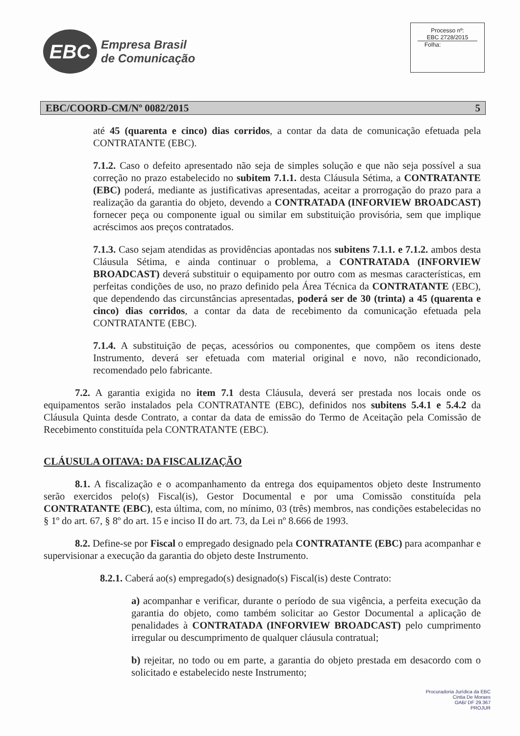EBC
Empresa Brasil
de Comunicação
Processo nº:
EBC 2728/2015
Folha:
EBC/COORD-CM/Nº 0082/2015 5
até 45 (quarenta e cinco) dias corridos, a contar da data de comunicação efetuada pela CONTRATANTE (EBC).
7.1.2. Caso o defeito apresentado não seja de simples solução e que não seja possível a sua correção no prazo estabelecido no subitem 7.1.1. desta Cláusula Sétima, a CONTRATANTE (EBC) poderá, mediante as justificativas apresentadas, aceitar a prorrogação do prazo para a realização da garantia do objeto, devendo a CONTRATADA (INFORVIEW BROADCAST) fornecer peça ou componente igual ou similar em substituição provisória, sem que implique acréscimos aos preços contratados.
7.1.3. Caso sejam atendidas as providências apontadas nos subitens 7.1.1. e 7.1.2. ambos desta Cláusula Sétima, e ainda continuar o problema, a CONTRATADA (INFORVIEW BROADCAST) deverá substituir o equipamento por outro com as mesmas características, em perfeitas condições de uso, no prazo definido pela Área Técnica da CONTRATANTE (EBC), que dependendo das circunstâncias apresentadas, poderá ser de 30 (trinta) a 45 (quarenta e cinco) dias corridos, a contar da data de recebimento da comunicação efetuada pela CONTRATANTE (EBC).
7.1.4. A substituição de peças, acessórios ou componentes, que compõem os itens deste Instrumento, deverá ser efetuada com material original e novo, não recondicionado, recomendado pelo fabricante.
7.2. A garantia exigida no item 7.1 desta Cláusula, deverá ser prestada nos locais onde os equipamentos serão instalados pela CONTRATANTE (EBC), definidos nos subitens 5.4.1 e 5.4.2 da Cláusula Quinta desde Contrato, a contar da data de emissão do Termo de Aceitação pela Comissão de Recebimento constituída pela CONTRATANTE (EBC).
CLÁUSULA OITAVA: DA FISCALIZAÇÃO
8.1. A fiscalização e o acompanhamento da entrega dos equipamentos objeto deste Instrumento serão exercidos pelo(s) Fiscal(is), Gestor Documental e por uma Comissão constituída pela CONTRATANTE (EBC), esta última, com, no mínimo, 03 (três) membros, nas condições estabelecidas no § 1º do art. 67, § 8º do art. 15 e inciso II do art. 73, da Lei nº 8.666 de 1993.
8.2. Define-se por Fiscal o empregado designado pela CONTRATANTE (EBC) para acompanhar e supervisionar a execução da garantia do objeto deste Instrumento.
8.2.1. Caberá ao(s) empregado(s) designado(s) Fiscal(is) deste Contrato:
a) acompanhar e verificar, durante o período de sua vigência, a perfeita execução da garantia do objeto, como também solicitar ao Gestor Documental a aplicação de penalidades à CONTRATADA (INFORVIEW BROADCAST) pelo cumprimento irregular ou descumprimento de qualquer cláusula contratual;
b) rejeitar, no todo ou em parte, a garantia do objeto prestada em desacordo com o solicitado e estabelecido neste Instrumento;
Procuradoria Jurídica da EBC
Cintia De Moraes
OAB/ DF 29.367
PROJUR